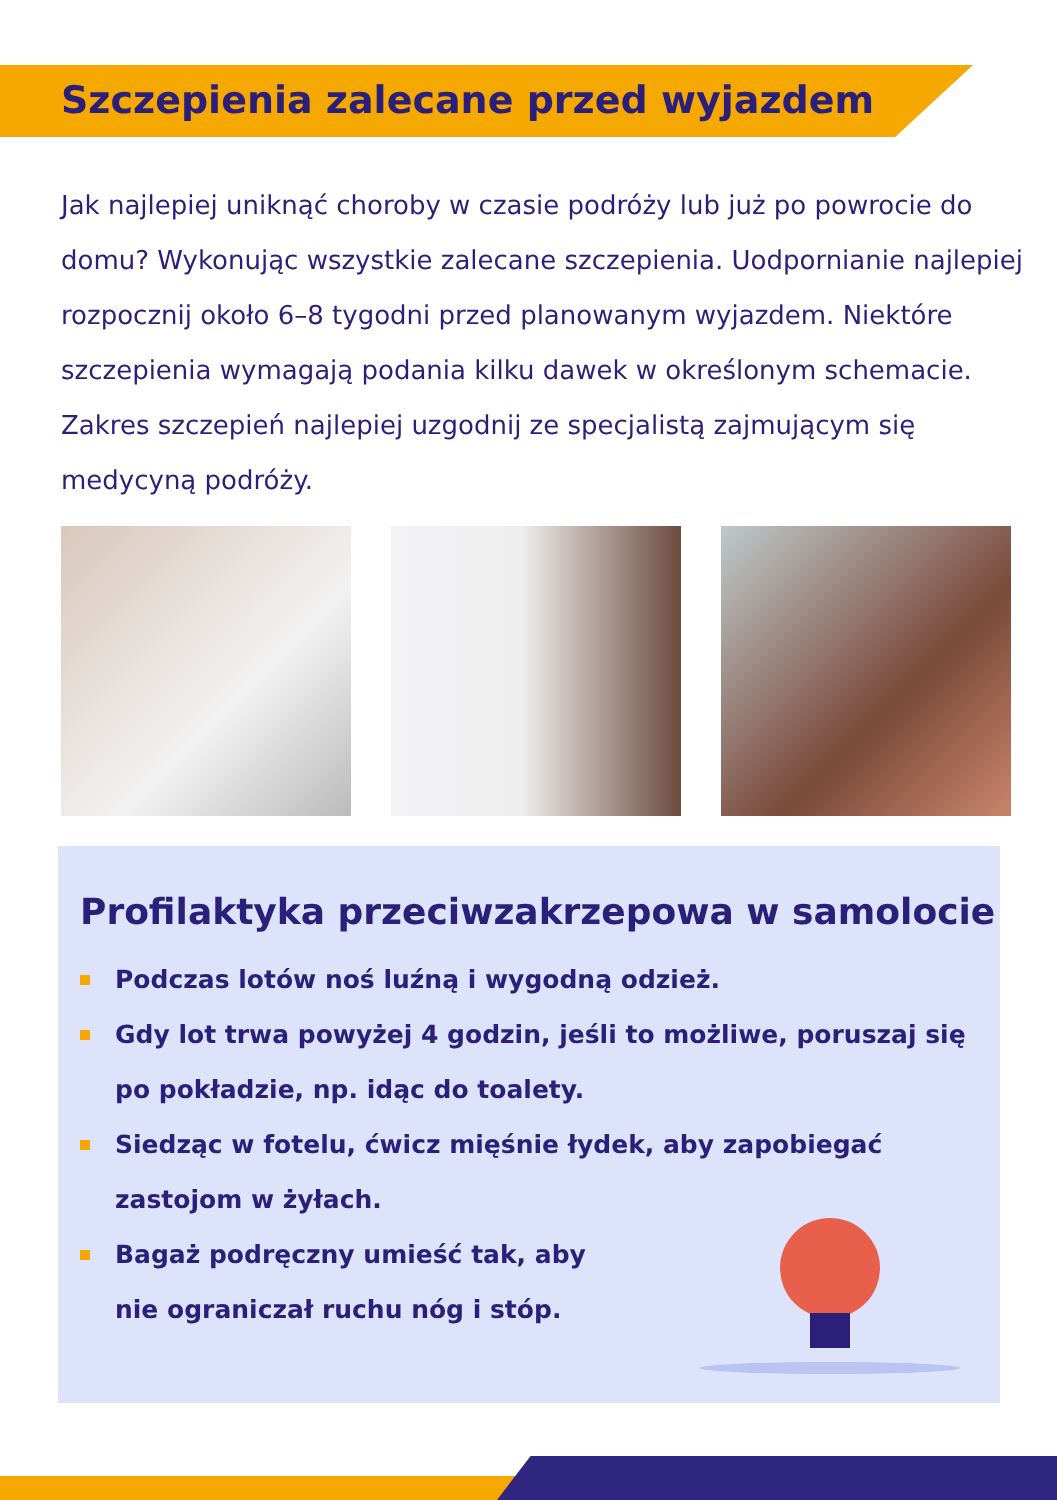Szczepienia zalecane przed wyjazdem
Jak najlepiej uniknąć choroby w czasie podróży lub już po powrocie do domu? Wykonując wszystkie zalecane szczepienia. Uodpornianie najlepiej rozpocznij około 6–8 tygodni przed planowanym wyjazdem. Niektóre szczepienia wymagają podania kilku dawek w określonym schemacie. Zakres szczepień najlepiej uzgodnij ze specjalistą zajmującym się medycyną podróży.
Profilaktyka przeciwzakrzepowa w samolocie
Podczas lotów noś luźną i wygodną odzież.
Gdy lot trwa powyżej 4 godzin, jeśli to możliwe, poruszaj się po pokładzie, np. idąc do toalety.
Siedząc w fotelu, ćwicz mięśnie łydek, aby zapobiegać zastojom w żyłach.
Bagaż podręczny umieść tak, aby nie ograniczał ruchu nóg i stóp.